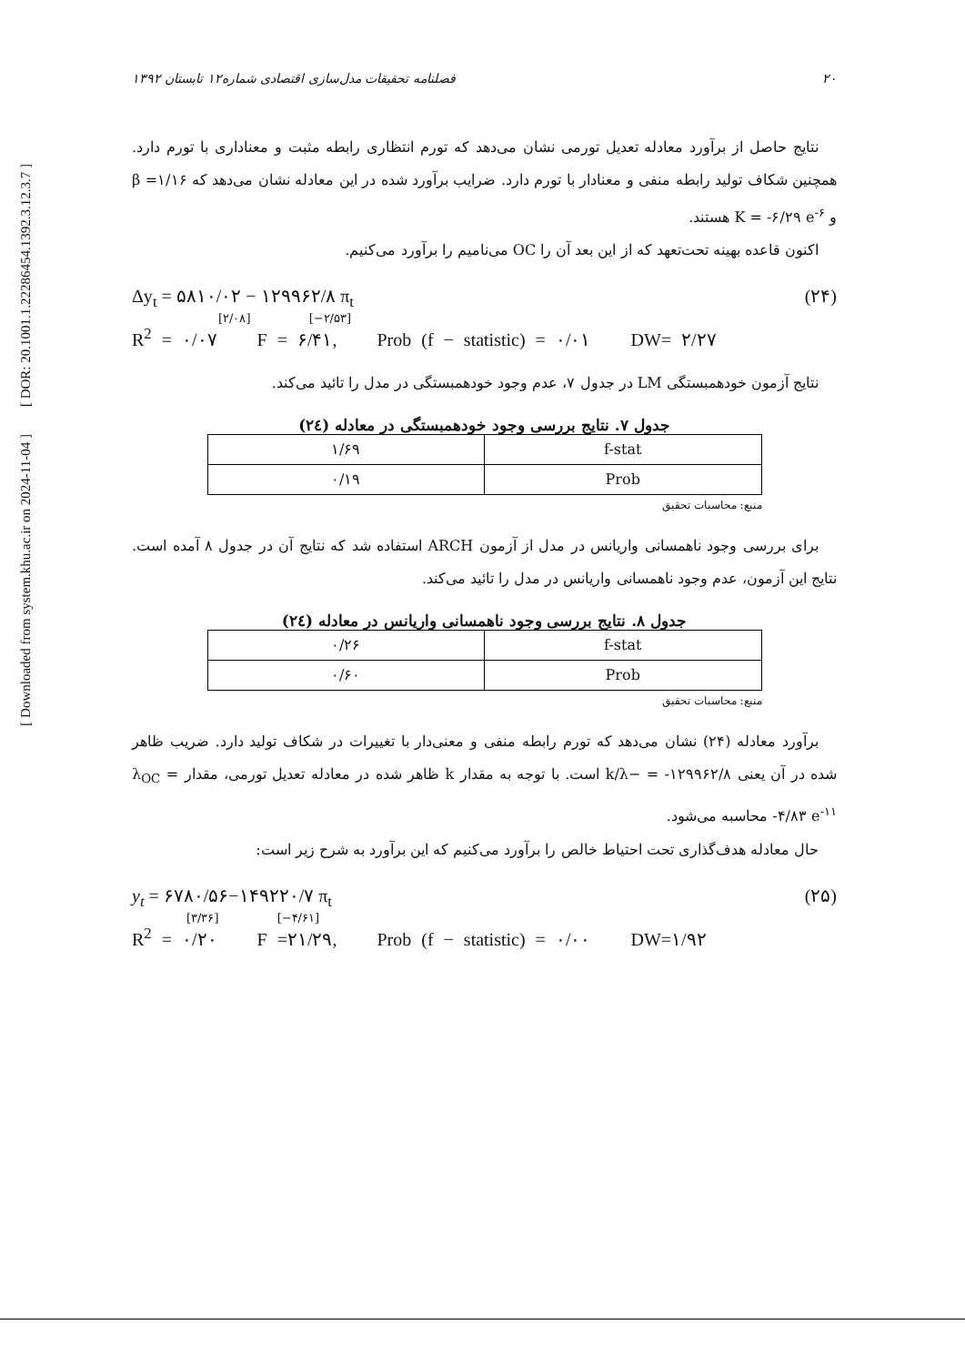[ DOR: 20.1001.1.22286454.1392.3.12.3.7 ]
[ Downloaded from system.khu.ac.ir on 2024-11-04 ]
۲۰ فصلنامه تحقیقات مدل‌سازی اقتصادی شماره۱۲ تابستان ۱۳۹۲
نتایج حاصل از برآورد معادله تعدیل تورمی نشان می‌دهد که تورم انتظاری رابطه مثبت و معناداری با تورم دارد. همچنین شکاف تولید رابطه منفی و معنادار با تورم دارد. ضرایب برآورد شده در این معادله نشان می‌دهد که ۱/۱۶= β و K = -۶/۲۹ e<sup>-۶</sup> هستند.
اکنون قاعده بهینه تحت‌تعهد که از این بعد آن را OC می‌نامیم را برآورد می‌کنیم.
Δy<sub>t</sub> = ۵۸۱۰/۰۲ − ۱۲۹۹۶۲/۸ π<sub>t</sub> (۲۴)
[۲/۰۸] [−۲/۵۳]
R<sup>2</sup> = ۰/۰۷ F = ۶/۴۱, Prob (f − statistic) = ۰/۰۱ DW= ۲/۲۷
نتایج آزمون خودهمبستگی LM در جدول ۷، عدم وجود خودهمبستگی در مدل را تائید می‌کند.
جدول ۷. نتایج بررسی وجود خودهمبستگی در معادله (۲٤)
| f-stat | ۱/۶۹ |
| Prob | ۰/۱۹ |
منبع: محاسبات تحقیق
برای بررسی وجود ناهمسانی واریانس در مدل از آزمون ARCH استفاده شد که نتایج آن در جدول ۸ آمده است. نتایج این آزمون، عدم وجود ناهمسانی واریانس در مدل را تائید می‌کند.
جدول ۸. نتایج بررسی وجود ناهمسانی واریانس در معادله (۲٤)
| f-stat | ۰/۲۶ |
| Prob | ۰/۶۰ |
منبع: محاسبات تحقیق
برآورد معادله (۲۴) نشان می‌دهد که تورم رابطه منفی و معنی‌دار با تغییرات در شکاف تولید دارد. ضریب ظاهر شده در آن یعنی ۱۲۹۹۶۲/۸- = −k/λ است. با توجه به مقدار k ظاهر شده در معادله تعدیل تورمی، مقدار λ<sub>OC</sub> = -۴/۸۳ e<sup>-۱۱</sup> محاسبه می‌شود.
حال معادله هدف‌گذاری تحت احتیاط خالص را برآورد می‌کنیم که این برآورد به شرح زیر است:
y<sub>t</sub> = ۶۷۸۰/۵۶−۱۴۹۲۲۰/۷ π<sub>t</sub> (۲۵)
[۳/۳۶] [−۴/۶۱]
R<sup>2</sup> = ۰/۲۰ F =۲۱/۲۹, Prob (f − statistic) = ۰/۰۰ DW=۱/۹۲